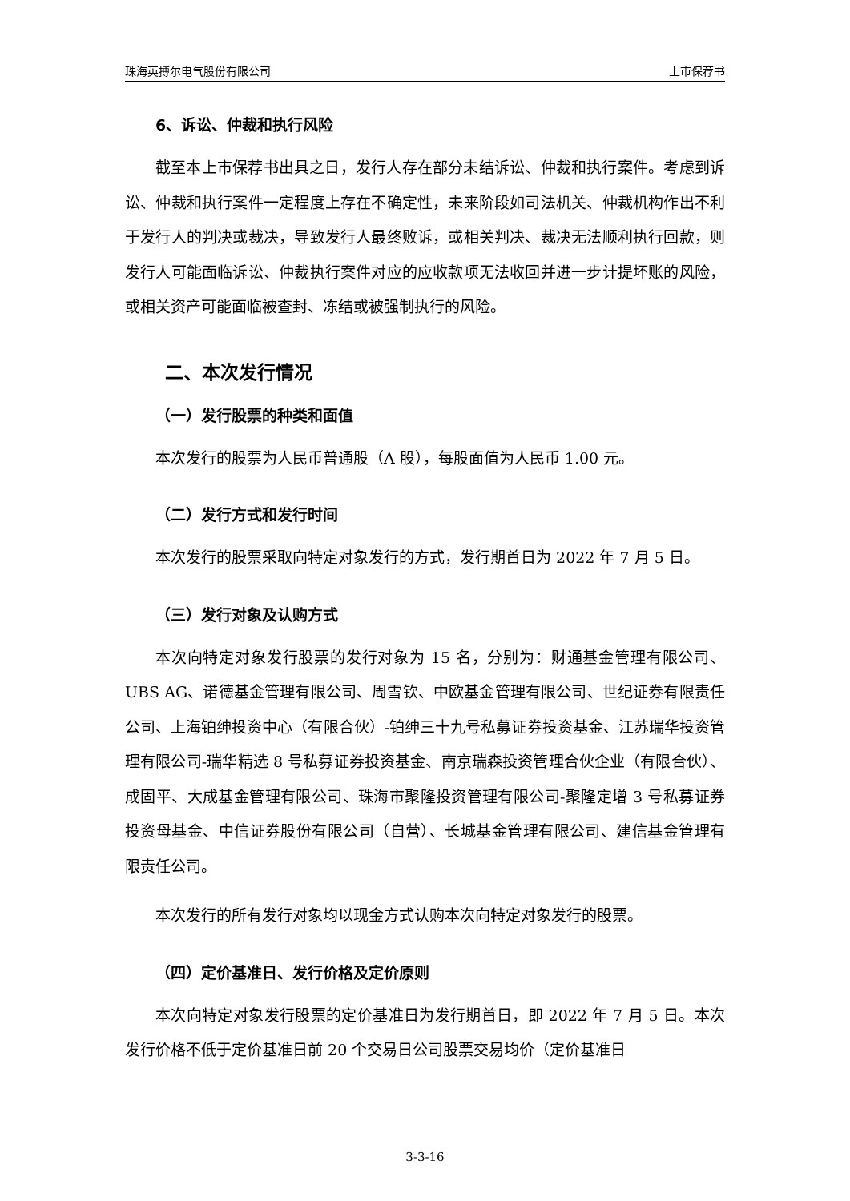珠海英搏尔电气股份有限公司 上市保荐书
6、诉讼、仲裁和执行风险
截至本上市保荐书出具之日，发行人存在部分未结诉讼、仲裁和执行案件。考虑到诉讼、仲裁和执行案件一定程度上存在不确定性，未来阶段如司法机关、仲裁机构作出不利于发行人的判决或裁决，导致发行人最终败诉，或相关判决、裁决无法顺利执行回款，则发行人可能面临诉讼、仲裁执行案件对应的应收款项无法收回并进一步计提坏账的风险，或相关资产可能面临被查封、冻结或被强制执行的风险。
二、本次发行情况
（一）发行股票的种类和面值
本次发行的股票为人民币普通股（A 股），每股面值为人民币 1.00 元。
（二）发行方式和发行时间
本次发行的股票采取向特定对象发行的方式，发行期首日为 2022 年 7 月 5 日。
（三）发行对象及认购方式
本次向特定对象发行股票的发行对象为 15 名，分别为：财通基金管理有限公司、UBS AG、诺德基金管理有限公司、周雪钦、中欧基金管理有限公司、世纪证券有限责任公司、上海铂绅投资中心（有限合伙）-铂绅三十九号私募证券投资基金、江苏瑞华投资管理有限公司-瑞华精选 8 号私募证券投资基金、南京瑞森投资管理合伙企业（有限合伙）、成固平、大成基金管理有限公司、珠海市聚隆投资管理有限公司-聚隆定增 3 号私募证券投资母基金、中信证券股份有限公司（自营）、长城基金管理有限公司、建信基金管理有限责任公司。
本次发行的所有发行对象均以现金方式认购本次向特定对象发行的股票。
（四）定价基准日、发行价格及定价原则
本次向特定对象发行股票的定价基准日为发行期首日，即 2022 年 7 月 5 日。本次发行价格不低于定价基准日前 20 个交易日公司股票交易均价（定价基准日
3-3-16